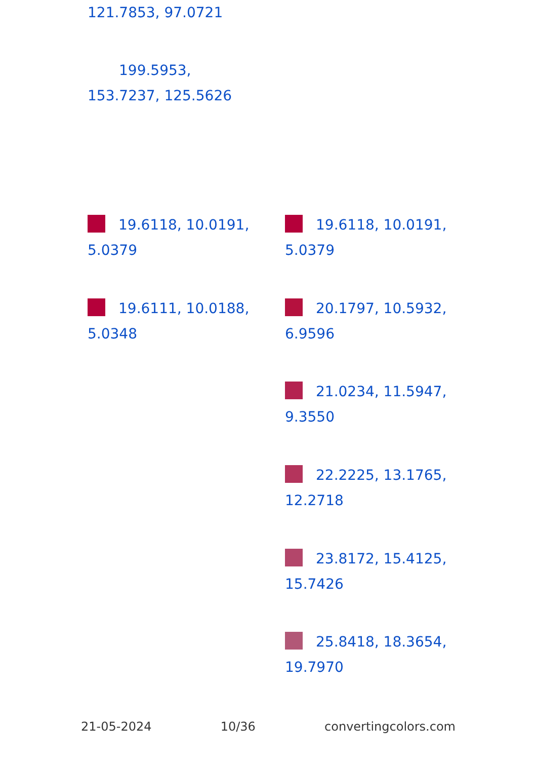121.7853, 97.0721
199.5953,
153.7237, 125.5626
19.6118, 10.0191, 5.0379
19.6118, 10.0191, 5.0379
19.6111, 10.0188, 5.0348
20.1797, 10.5932, 6.9596
21.0234, 11.5947, 9.3550
22.2225, 13.1765, 12.2718
23.8172, 15.4125, 15.7426
25.8418, 18.3654, 19.7970
21-05-2024 10/36 convertingcolors.com